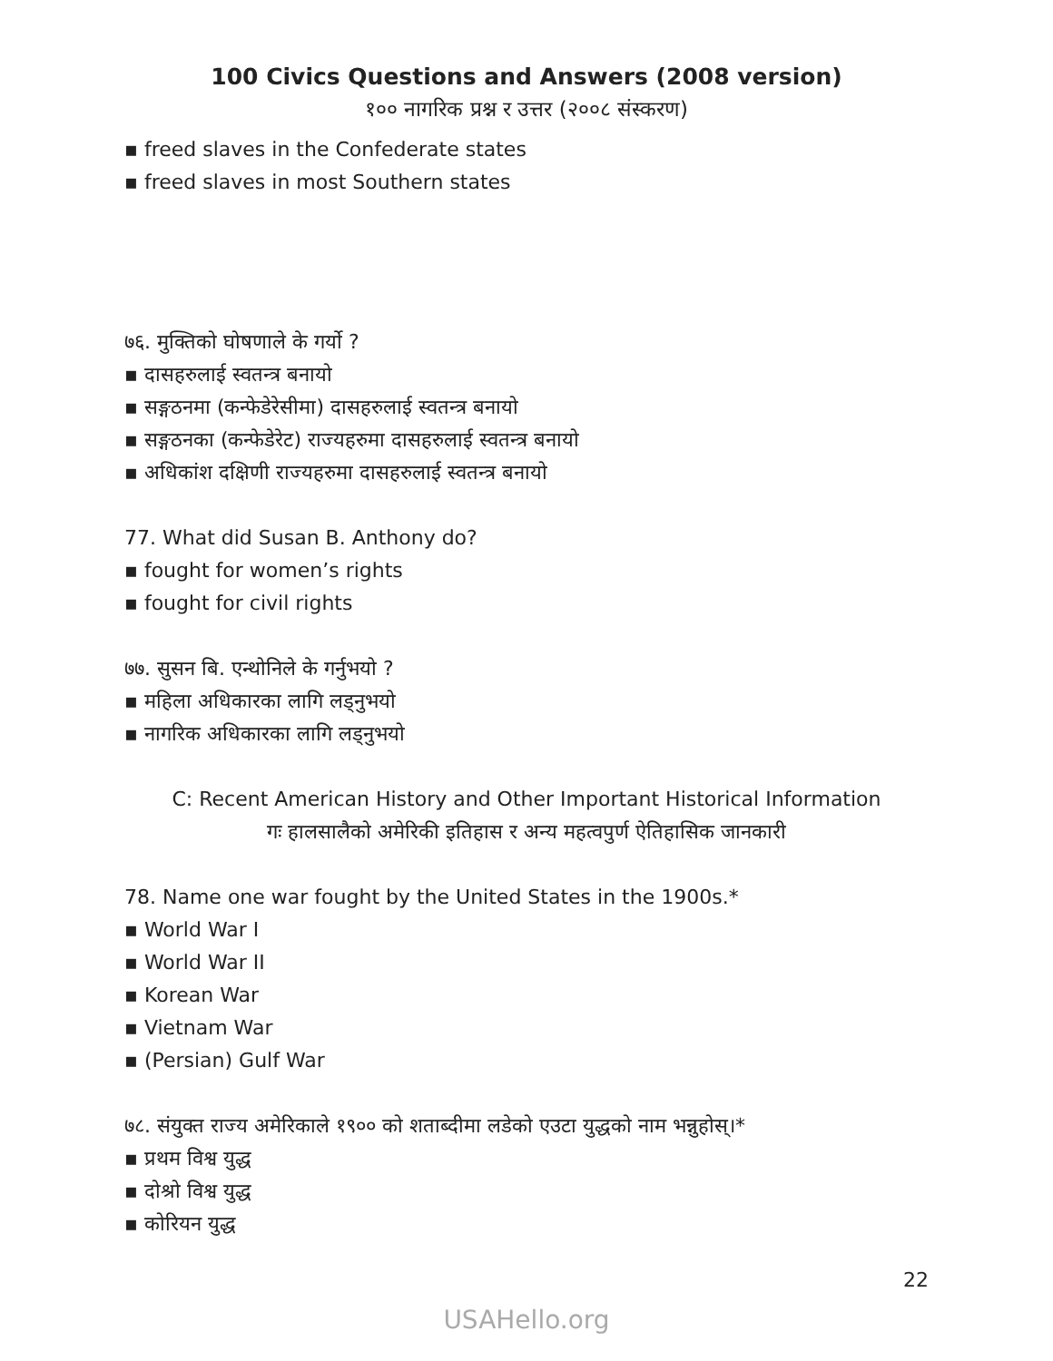100 Civics Questions and Answers (2008 version)
१०० नागरिक प्रश्न र उत्तर (२००८ संस्करण)
▪ freed slaves in the Confederate states
▪ freed slaves in most Southern states
७६. मुक्तिको घोषणाले के गर्यो ?
▪ दासहरुलाई स्वतन्त्र बनायो
▪ सङ्गठनमा (कन्फेडेरेसीमा) दासहरुलाई स्वतन्त्र बनायो
▪ सङ्गठनका (कन्फेडेरेट) राज्यहरुमा दासहरुलाई स्वतन्त्र बनायो
▪ अधिकांश दक्षिणी राज्यहरुमा दासहरुलाई स्वतन्त्र बनायो
77. What did Susan B. Anthony do?
▪ fought for women’s rights
▪ fought for civil rights
७७. सुसन बि. एन्थोनिले के गर्नुभयो ?
▪ महिला अधिकारका लागि लड्नुभयो
▪ नागरिक अधिकारका लागि लड्नुभयो
C: Recent American History and Other Important Historical Information
गः हालसालैको अमेरिकी इतिहास र अन्य महत्वपुर्ण ऐतिहासिक जानकारी
78. Name one war fought by the United States in the 1900s.*
▪ World War I
▪ World War II
▪ Korean War
▪ Vietnam War
▪ (Persian) Gulf War
७८. संयुक्त राज्य अमेरिकाले १९०० को शताब्दीमा लडेको एउटा युद्धको नाम भन्नुहोस्।*
▪ प्रथम विश्व युद्ध
▪ दोश्रो विश्व युद्ध
▪ कोरियन युद्ध
22
USAHello.org